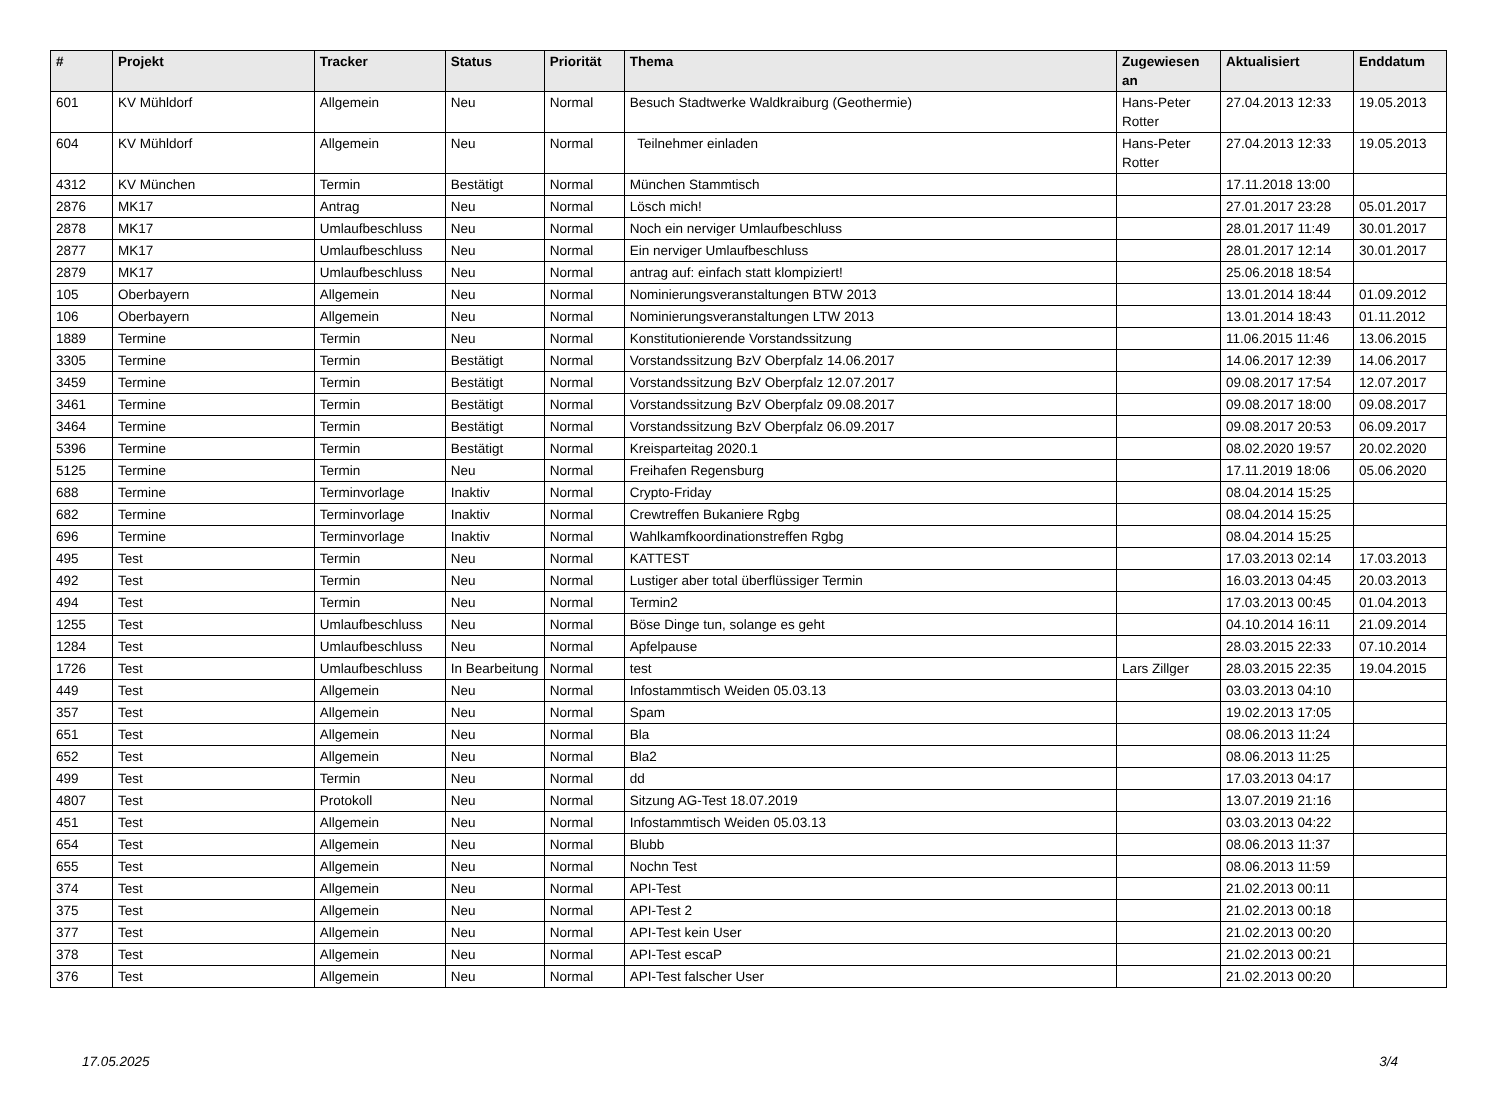| # | Projekt | Tracker | Status | Priorität | Thema | Zugewiesen an | Aktualisiert | Enddatum |
| --- | --- | --- | --- | --- | --- | --- | --- | --- |
| 601 | KV Mühldorf | Allgemein | Neu | Normal | Besuch Stadtwerke Waldkraiburg (Geothermie) | Hans-Peter Rotter | 27.04.2013 12:33 | 19.05.2013 |
| 604 | KV Mühldorf | Allgemein | Neu | Normal | Teilnehmer einladen | Hans-Peter Rotter | 27.04.2013 12:33 | 19.05.2013 |
| 4312 | KV München | Termin | Bestätigt | Normal | München Stammtisch | | 17.11.2018 13:00 | |
| 2876 | MK17 | Antrag | Neu | Normal | Lösch mich! | | 27.01.2017 23:28 | 05.01.2017 |
| 2878 | MK17 | Umlaufbeschluss | Neu | Normal | Noch ein nerviger Umlaufbeschluss | | 28.01.2017 11:49 | 30.01.2017 |
| 2877 | MK17 | Umlaufbeschluss | Neu | Normal | Ein nerviger Umlaufbeschluss | | 28.01.2017 12:14 | 30.01.2017 |
| 2879 | MK17 | Umlaufbeschluss | Neu | Normal | antrag auf: einfach statt klompiziert! | | 25.06.2018 18:54 | |
| 105 | Oberbayern | Allgemein | Neu | Normal | Nominierungsveranstaltungen BTW 2013 | | 13.01.2014 18:44 | 01.09.2012 |
| 106 | Oberbayern | Allgemein | Neu | Normal | Nominierungsveranstaltungen LTW 2013 | | 13.01.2014 18:43 | 01.11.2012 |
| 1889 | Termine | Termin | Neu | Normal | Konstitutionierende Vorstandssitzung | | 11.06.2015 11:46 | 13.06.2015 |
| 3305 | Termine | Termin | Bestätigt | Normal | Vorstandssitzung BzV Oberpfalz 14.06.2017 | | 14.06.2017 12:39 | 14.06.2017 |
| 3459 | Termine | Termin | Bestätigt | Normal | Vorstandssitzung BzV Oberpfalz 12.07.2017 | | 09.08.2017 17:54 | 12.07.2017 |
| 3461 | Termine | Termin | Bestätigt | Normal | Vorstandssitzung BzV Oberpfalz 09.08.2017 | | 09.08.2017 18:00 | 09.08.2017 |
| 3464 | Termine | Termin | Bestätigt | Normal | Vorstandssitzung BzV Oberpfalz 06.09.2017 | | 09.08.2017 20:53 | 06.09.2017 |
| 5396 | Termine | Termin | Bestätigt | Normal | Kreisparteitag 2020.1 | | 08.02.2020 19:57 | 20.02.2020 |
| 5125 | Termine | Termin | Neu | Normal | Freihafen Regensburg | | 17.11.2019 18:06 | 05.06.2020 |
| 688 | Termine | Terminvorlage | Inaktiv | Normal | Crypto-Friday | | 08.04.2014 15:25 | |
| 682 | Termine | Terminvorlage | Inaktiv | Normal | Crewtreffen Bukaniere Rgbg | | 08.04.2014 15:25 | |
| 696 | Termine | Terminvorlage | Inaktiv | Normal | Wahlkamfkoordinationstreffen Rgbg | | 08.04.2014 15:25 | |
| 495 | Test | Termin | Neu | Normal | KATTEST | | 17.03.2013 02:14 | 17.03.2013 |
| 492 | Test | Termin | Neu | Normal | Lustiger aber total überflüssiger Termin | | 16.03.2013 04:45 | 20.03.2013 |
| 494 | Test | Termin | Neu | Normal | Termin2 | | 17.03.2013 00:45 | 01.04.2013 |
| 1255 | Test | Umlaufbeschluss | Neu | Normal | Böse Dinge tun, solange es geht | | 04.10.2014 16:11 | 21.09.2014 |
| 1284 | Test | Umlaufbeschluss | Neu | Normal | Apfelpause | | 28.03.2015 22:33 | 07.10.2014 |
| 1726 | Test | Umlaufbeschluss | In Bearbeitung | Normal | test | Lars Zillger | 28.03.2015 22:35 | 19.04.2015 |
| 449 | Test | Allgemein | Neu | Normal | Infostammtisch Weiden 05.03.13 | | 03.03.2013 04:10 | |
| 357 | Test | Allgemein | Neu | Normal | Spam | | 19.02.2013 17:05 | |
| 651 | Test | Allgemein | Neu | Normal | Bla | | 08.06.2013 11:24 | |
| 652 | Test | Allgemein | Neu | Normal | Bla2 | | 08.06.2013 11:25 | |
| 499 | Test | Termin | Neu | Normal | dd | | 17.03.2013 04:17 | |
| 4807 | Test | Protokoll | Neu | Normal | Sitzung AG-Test 18.07.2019 | | 13.07.2019 21:16 | |
| 451 | Test | Allgemein | Neu | Normal | Infostammtisch Weiden 05.03.13 | | 03.03.2013 04:22 | |
| 654 | Test | Allgemein | Neu | Normal | Blubb | | 08.06.2013 11:37 | |
| 655 | Test | Allgemein | Neu | Normal | Nochn Test | | 08.06.2013 11:59 | |
| 374 | Test | Allgemein | Neu | Normal | API-Test | | 21.02.2013 00:11 | |
| 375 | Test | Allgemein | Neu | Normal | API-Test 2 | | 21.02.2013 00:18 | |
| 377 | Test | Allgemein | Neu | Normal | API-Test kein User | | 21.02.2013 00:20 | |
| 378 | Test | Allgemein | Neu | Normal | API-Test escaP | | 21.02.2013 00:21 | |
| 376 | Test | Allgemein | Neu | Normal | API-Test falscher User | | 21.02.2013 00:20 | |
17.05.2025 3/4